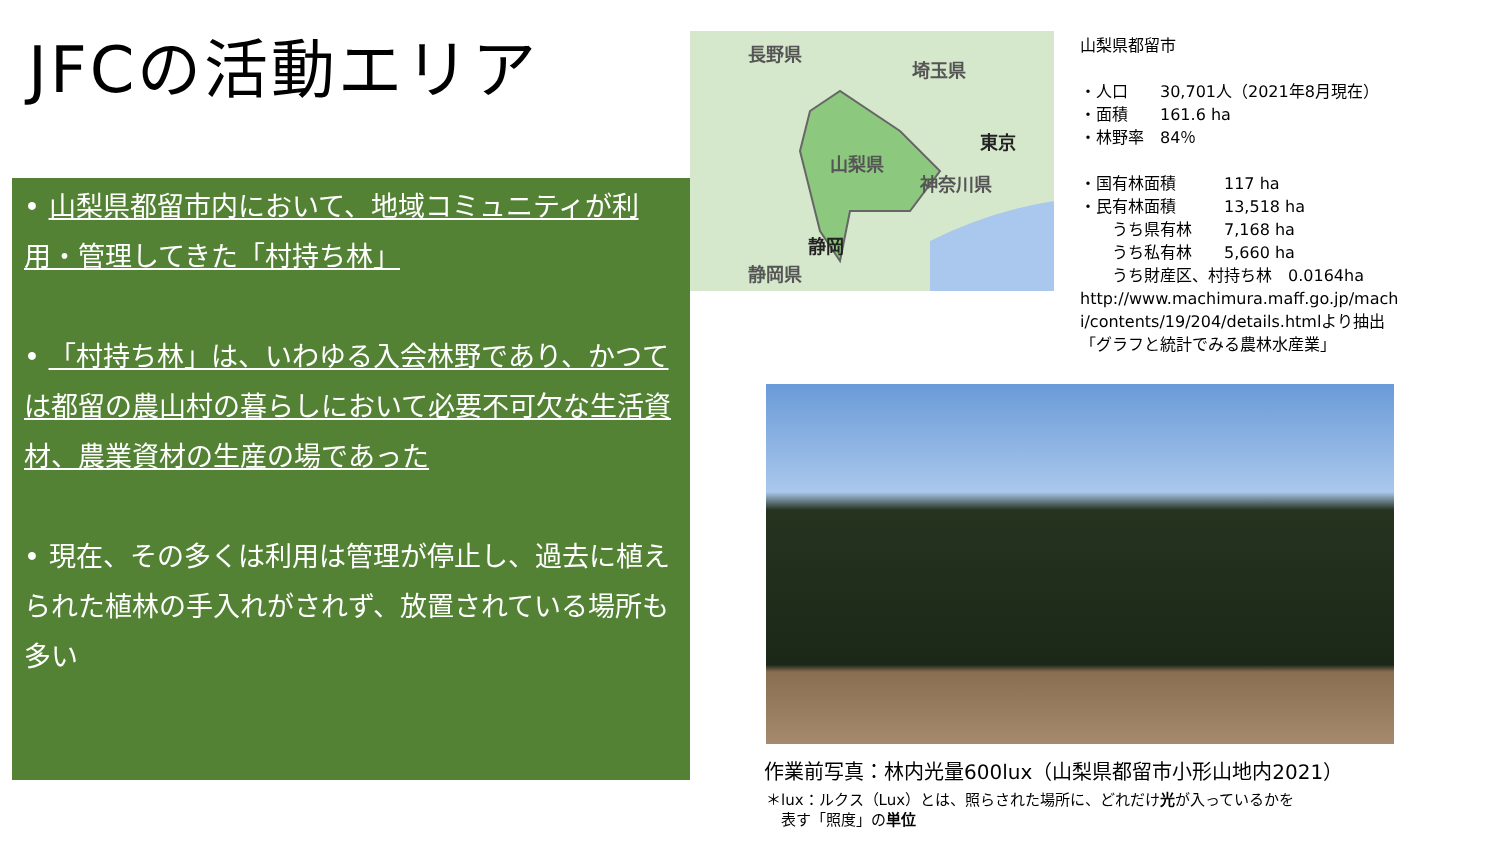JFCの活動エリア
長野県
埼玉県
東京
山梨県
神奈川県
静岡
静岡県
山梨県都留市
・人口　　30,701人（2021年8月現在）
・面積　　161.6 ha
・林野率　84％
・国有林面積　　　117 ha
・民有林面積　　　13,518 ha
　　うち県有林　　7,168 ha
　　うち私有林　　5,660 ha
　　うち財産区、村持ち林　0.0164ha
http://www.machimura.maff.go.jp/mach
i/contents/19/204/details.htmlより抽出
「グラフと統計でみる農林水産業」
• 山梨県都留市内において、地域コミュニティが利用・管理してきた「村持ち林」
• 「村持ち林」は、いわゆる入会林野であり、かつては都留の農山村の暮らしにおいて必要不可欠な生活資材、農業資材の生産の場であった
• 現在、その多くは利用は管理が停止し、過去に植えられた植林の手入れがされず、放置されている場所も多い
作業前写真：林内光量600lux（山梨県都留市小形山地内2021）
＊lux：ルクス（Lux）とは、照らされた場所に、どれだけ光が入っているかを
　表す「照度」の単位